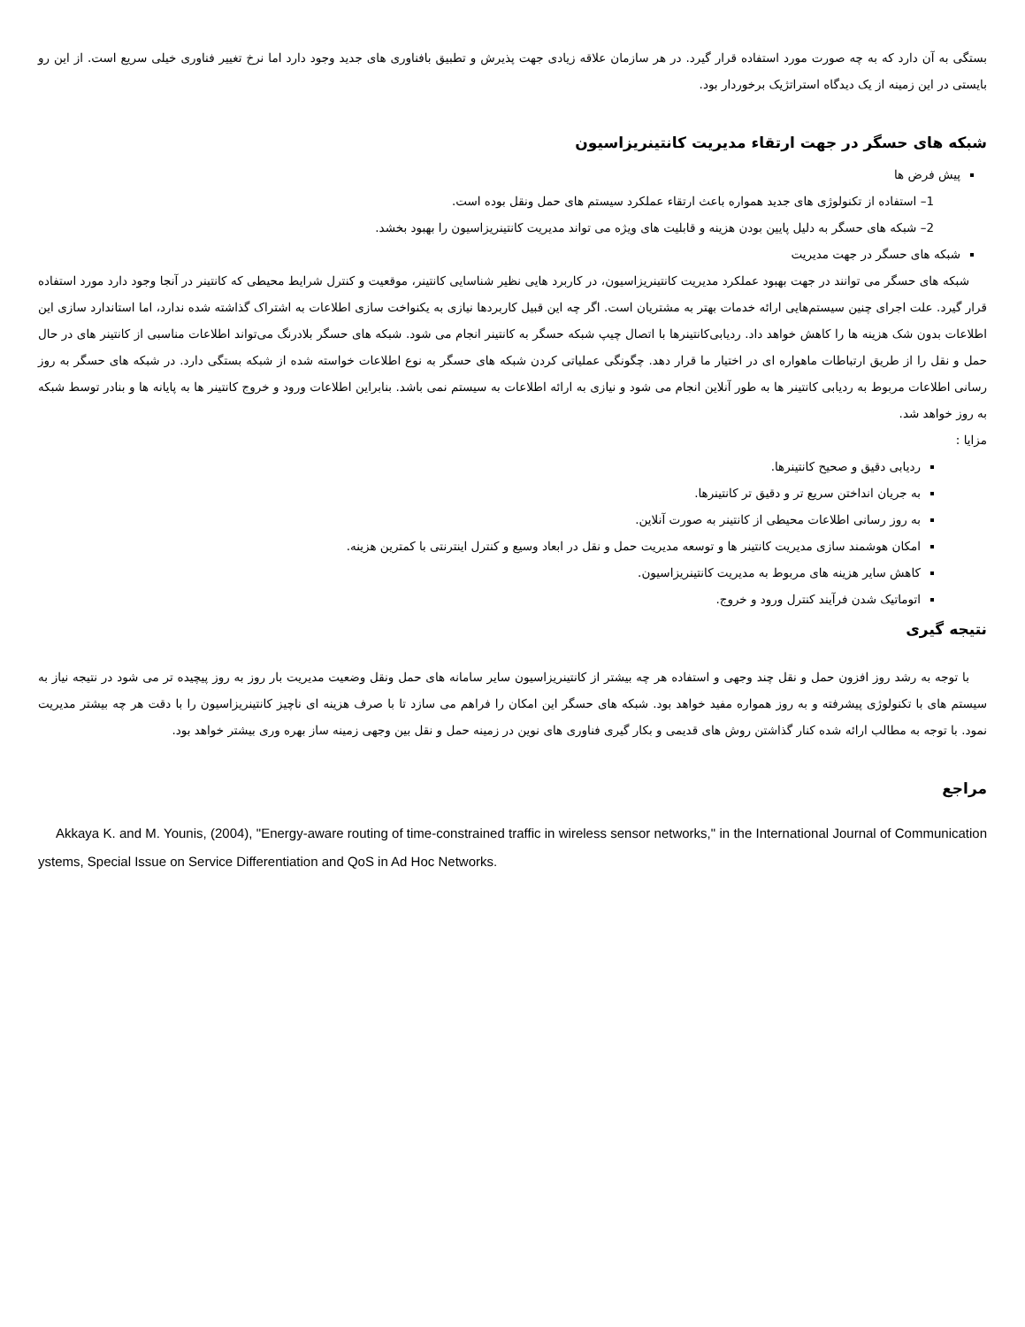بستگی به آن دارد که به چه صورت مورد استفاده قرار گیرد. در هر سازمان علاقه زیادی جهت پذیرش و تطبیق بافناوری های جدید وجود دارد اما نرخ تغییر فناوری خیلی سریع است. از این رو بایستی در این زمینه از یک دیدگاه استراتژیک برخوردار بود.
شبکه های حسگر در جهت ارتقاء مدیریت کانتینریزاسیون
پیش فرض ها
1– استفاده از تکنولوژی های جدید همواره باعث ارتقاء عملکرد سیستم های حمل ونقل بوده است.
2– شبکه های حسگر به دلیل پایین بودن هزینه و قابلیت های ویژه می تواند مدیریت کانتینریزاسیون را بهبود بخشد.
شبکه های حسگر در جهت مدیریت
شبکه های حسگر می توانند در جهت بهبود عملکرد مدیریت کانتینریزاسیون، در کاربرد هایی نظیر شناسایی کانتینر، موقعیت و کنترل شرایط محیطی که کانتینر در آنجا وجود دارد مورد استفاده قرار گیرد. علت اجرای چنین سیستم‌هایی ارائه خدمات بهتر به مشتریان است. اگر چه این قبیل کاربردها نیازی به یکنواخت سازی اطلاعات به اشتراک گذاشته شده ندارد، اما استاندارد سازی این اطلاعات بدون شک هزینه ها را کاهش خواهد داد. ردیابی‌کانتینرها با اتصال چیپ شبکه حسگر به کانتینر انجام می شود. شبکه های حسگر بلادرنگ می‌تواند اطلاعات مناسبی از کانتینر های در حال حمل و نقل را از طریق ارتباطات ماهواره ای در اختیار ما قرار دهد. چگونگی عملیاتی کردن شبکه های حسگر به نوع اطلاعات خواسته شده از شبکه بستگی دارد. در شبکه های حسگر به روز رسانی اطلاعات مربوط به ردیابی کانتینر ها به طور آنلاین انجام می شود و نیازی به ارائه اطلاعات به سیستم نمی باشد. بنابراین اطلاعات ورود و خروج کانتینر ها به پایانه ها و بنادر توسط شبکه به روز خواهد شد.
مزایا :
ردیابی دقیق و صحیح کانتینرها.
به جریان انداختن سریع تر و دقیق تر کانتینرها.
به روز رسانی اطلاعات محیطی از کانتینر به صورت آنلاین.
امکان هوشمند سازی مدیریت کانتینر ها و توسعه مدیریت حمل و نقل در ابعاد وسیع و کنترل اینترنتی با کمترین هزینه.
کاهش سایر هزینه های مربوط به مدیریت کانتینریزاسیون.
اتوماتیک شدن فرآیند کنترل ورود و خروج.
نتیجه گیری
با توجه به رشد روز افزون حمل و نقل چند وجهی و استفاده هر چه بیشتر از کانتینریزاسیون سایر سامانه های حمل ونقل وضعیت مدیریت بار روز به روز پیچیده تر می شود در نتیجه نیاز به سیستم های با تکنولوژی پیشرفته و به روز همواره مفید خواهد بود. شبکه های حسگر این امکان را فراهم می سازد تا با صرف هزینه ای ناچیز کانتینریزاسیون را با دقت هر چه بیشتر مدیریت نمود. با توجه به مطالب ارائه شده کنار گذاشتن روش های قدیمی و بکار گیری فناوری های نوین در زمینه حمل و نقل بین وجهی زمینه ساز بهره وری بیشتر خواهد بود.
مراجع
Akkaya K. and M. Younis, (2004), "Energy-aware routing of time-constrained traffic in wireless sensor networks," in the International Journal of Communication ystems, Special Issue on Service Differentiation and QoS in Ad Hoc Networks.